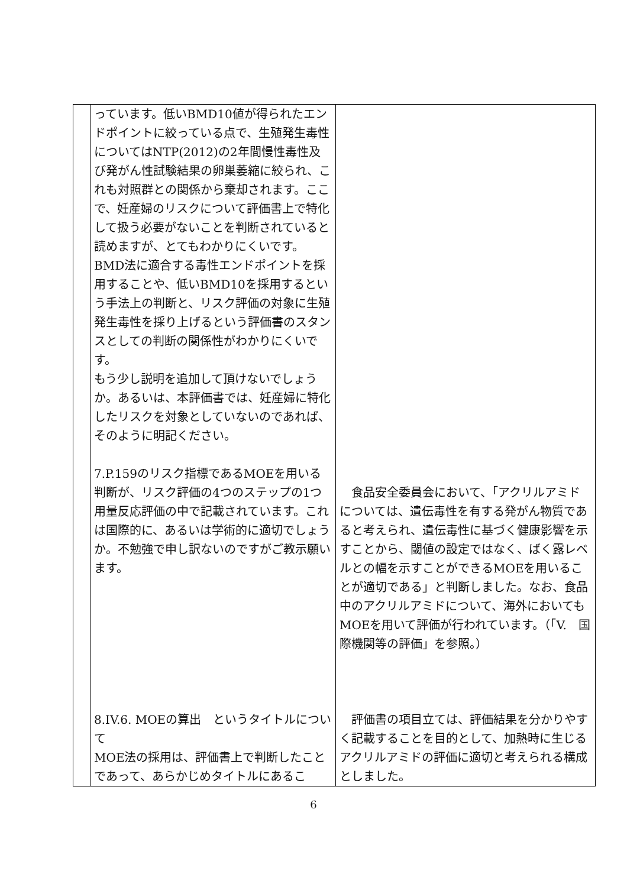| | っています。低いBMD10値が得られたエンドポイントに絞っている点で、生殖発生毒性についてはNTP(2012)の2年間慢性毒性及び発がん性試験結果の卵巣萎縮に絞られ、これも対照群との関係から棄却されます。ここで、妊産婦のリスクについて評価書上で特化して扱う必要がないことを判断されていると読めますが、とてもわかりにくいです。BMD法に適合する毒性エンドポイントを採用することや、低いBMD10を採用するという手法上の判断と、リスク評価の対象に生殖発生毒性を採り上げるという評価書のスタンスとしての判断の関係性がわかりにくいです。 もう少し説明を追加して頂けないでしょうか。あるいは、本評価書では、妊産婦に特化したリスクを対象としていないのであれば、そのように明記ください。 7.P.159のリスク指標であるMOEを用いる判断が、リスク評価の4つのステップの1つ用量反応評価の中で記載されています。これは国際的に、あるいは学術的に適切でしょうか。不勉強で申し訳ないのですがご教示願います。 8.IV.6. MOEの算出 というタイトルについて MOE法の採用は、評価書上で判断したことであって、あらかじめタイトルにあるこ | 食品安全委員会において、「アクリルアミドについては、遺伝毒性を有する発がん物質であると考えられ、遺伝毒性に基づく健康影響を示すことから、閾値の設定ではなく、ばく露レベルとの幅を示すことができるMOEを用いることが適切である」と判断しました。なお、食品中のアクリルアミドについて、海外においてもMOEを用いて評価が行われています。（「V. 国際機関等の評価」を参照。） 評価書の項目立ては、評価結果を分かりやすく記載することを目的として、加熱時に生じるアクリルアミドの評価に適切と考えられる構成としました。 |
6